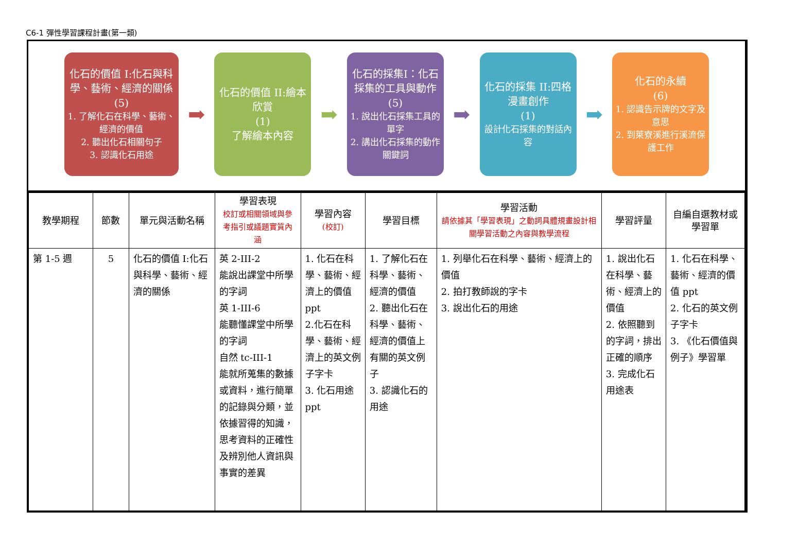C6-1 彈性學習課程計畫(第一類)
化石的價值 I:化石與科學、藝術、經濟的關係
(5)
1. 了解化石在科學、藝術、經濟的價值
2. 聽出化石相關句子
3. 認識化石用途
➡
化石的價值 II:繪本欣賞
(1)
了解繪本內容
➡
化石的採集I：化石採集的工具與動作
(5)
1. 說出化石採集工具的單字
2. 講出化石採集的動作關鍵詞
➡
化石的採集 II:四格漫畫創作
(1)
設計化石採集的對話內容
➡
化石的永續
(6)
1. 認識告示牌的文字及意思
2. 到萊寮溪進行溪流保護工作
| 教學期程 | 節數 | 單元與活動名稱 | 學習表現 校訂或相關領域與參考指引或議題實質內涵 | 學習內容 (校訂) | 學習目標 | 學習活動 請依據其「學習表現」之動詞具體規畫設計相關學習活動之內容與教學流程 | 學習評量 | 自編自選教材或學習單 |
| --- | --- | --- | --- | --- | --- | --- | --- | --- |
| 第 1-5 週 | 5 | 化石的價值 I:化石與科學、藝術、經濟的關係 | 英 2-III-2 能說出課堂中所學的字詞 英 1-III-6 能聽懂課堂中所學的字詞 自然 tc-III-1 能就所蒐集的數據或資料，進行簡單的記錄與分類，並依據習得的知識，思考資料的正確性及辨別他人資訊與事實的差異 | 1. 化石在科學、藝術、經濟上的價值 ppt 2.化石在科學、藝術、經濟上的英文例子字卡 3. 化石用途 ppt | 1. 了解化石在科學、藝術、經濟的價值 2. 聽出化石在科學、藝術、經濟的價值上有關的英文例子 3. 認識化石的用途 | 1. 列舉化石在科學、藝術、經濟上的價值 2. 拍打教師說的字卡 3. 說出化石的用途 | 1. 說出化石在科學、藝術、經濟上的價值 2. 依照聽到的字詞，排出正確的順序 3. 完成化石用途表 | 1. 化石在科學、藝術、經濟的價值 ppt 2. 化石的英文例子字卡 3. 《化石價值與 例子》學習單 |